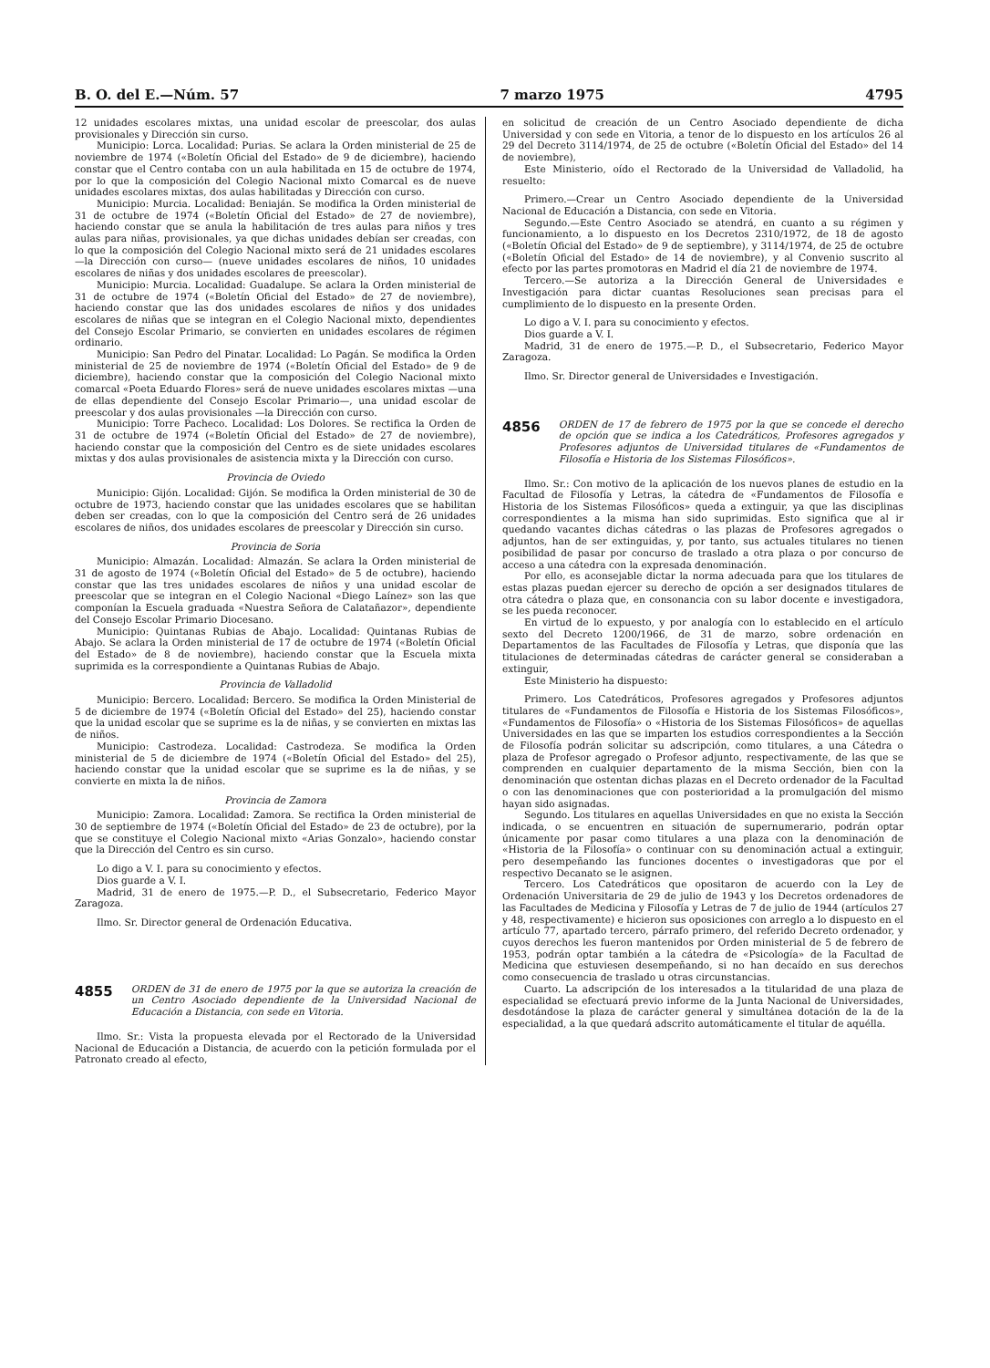B. O. del E.—Núm. 57 7 marzo 1975 4795
12 unidades escolares mixtas, una unidad escolar de preescolar, dos aulas provisionales y Dirección sin curso.
Municipio: Lorca. Localidad: Purias. Se aclara la Orden ministerial de 25 de noviembre de 1974 («Boletín Oficial del Estado» de 9 de diciembre), haciendo constar que el Centro contaba con un aula habilitada en 15 de octubre de 1974, por lo que la composición del Colegio Nacional mixto Comarcal es de nueve unidades escolares mixtas, dos aulas habilitadas y Dirección con curso.
Municipio: Murcia. Localidad: Beniaján. Se modifica la Orden ministerial de 31 de octubre de 1974 («Boletín Oficial del Estado» de 27 de noviembre), haciendo constar que se anula la habilitación de tres aulas para niños y tres aulas para niñas, provisionales, ya que dichas unidades debían ser creadas, con lo que la composición del Colegio Nacional mixto será de 21 unidades escolares —la Dirección con curso— (nueve unidades escolares de niños, 10 unidades escolares de niñas y dos unidades escolares de preescolar).
Municipio: Murcia. Localidad: Guadalupe. Se aclara la Orden ministerial de 31 de octubre de 1974 («Boletín Oficial del Estado» de 27 de noviembre), haciendo constar que las dos unidades escolares de niños y dos unidades escolares de niñas que se integran en el Colegio Nacional mixto, dependientes del Consejo Escolar Primario, se convierten en unidades escolares de régimen ordinario.
Municipio: San Pedro del Pinatar. Localidad: Lo Pagán. Se modifica la Orden ministerial de 25 de noviembre de 1974 («Boletín Oficial del Estado» de 9 de diciembre), haciendo constar que la composición del Colegio Nacional mixto comarcal «Poeta Eduardo Flores» será de nueve unidades escolares mixtas —una de ellas dependiente del Consejo Escolar Primario—, una unidad escolar de preescolar y dos aulas provisionales —la Dirección con curso.
Municipio: Torre Pacheco. Localidad: Los Dolores. Se rectifica la Orden de 31 de octubre de 1974 («Boletín Oficial del Estado» de 27 de noviembre), haciendo constar que la composición del Centro es de siete unidades escolares mixtas y dos aulas provisionales de asistencia mixta y la Dirección con curso.
Provincia de Oviedo
Municipio: Gijón. Localidad: Gijón. Se modifica la Orden ministerial de 30 de octubre de 1973, haciendo constar que las unidades escolares que se habilitan deben ser creadas, con lo que la composición del Centro será de 26 unidades escolares de niños, dos unidades escolares de preescolar y Dirección sin curso.
Provincia de Soria
Municipio: Almazán. Localidad: Almazán. Se aclara la Orden ministerial de 31 de agosto de 1974 («Boletín Oficial del Estado» de 5 de octubre), haciendo constar que las tres unidades escolares de niños y una unidad escolar de preescolar que se integran en el Colegio Nacional «Diego Laínez» son las que componían la Escuela graduada «Nuestra Señora de Calatañazor», dependiente del Consejo Escolar Primario Diocesano.
Municipio: Quintanas Rubias de Abajo. Localidad: Quintanas Rubias de Abajo. Se aclara la Orden ministerial de 17 de octubre de 1974 («Boletín Oficial del Estado» de 8 de noviembre), haciendo constar que la Escuela mixta suprimida es la correspondiente a Quintanas Rubias de Abajo.
Provincia de Valladolid
Municipio: Bercero. Localidad: Bercero. Se modifica la Orden Ministerial de 5 de diciembre de 1974 («Boletín Oficial del Estado» del 25), haciendo constar que la unidad escolar que se suprime es la de niñas, y se convierten en mixtas las de niños.
Municipio: Castrodeza. Localidad: Castrodeza. Se modifica la Orden ministerial de 5 de diciembre de 1974 («Boletín Oficial del Estado» del 25), haciendo constar que la unidad escolar que se suprime es la de niñas, y se convierte en mixta la de niños.
Provincia de Zamora
Municipio: Zamora. Localidad: Zamora. Se rectifica la Orden ministerial de 30 de septiembre de 1974 («Boletín Oficial del Estado» de 23 de octubre), por la que se constituye el Colegio Nacional mixto «Arias Gonzalo», haciendo constar que la Dirección del Centro es sin curso.
Lo digo a V. I. para su conocimiento y efectos.
Dios guarde a V. I.
Madrid, 31 de enero de 1975.—P. D., el Subsecretario, Federico Mayor Zaragoza.
Ilmo. Sr. Director general de Ordenación Educativa.
4855 ORDEN de 31 de enero de 1975 por la que se autoriza la creación de un Centro Asociado dependiente de la Universidad Nacional de Educación a Distancia, con sede en Vitoria.
Ilmo. Sr.: Vista la propuesta elevada por el Rectorado de la Universidad Nacional de Educación a Distancia, de acuerdo con la petición formulada por el Patronato creado al efecto,
en solicitud de creación de un Centro Asociado dependiente de dicha Universidad y con sede en Vitoria, a tenor de lo dispuesto en los artículos 26 al 29 del Decreto 3114/1974, de 25 de octubre («Boletín Oficial del Estado» del 14 de noviembre),
Este Ministerio, oído el Rectorado de la Universidad de Valladolid, ha resuelto:
Primero.—Crear un Centro Asociado dependiente de la Universidad Nacional de Educación a Distancia, con sede en Vitoria.
Segundo.—Este Centro Asociado se atendrá, en cuanto a su régimen y funcionamiento, a lo dispuesto en los Decretos 2310/1972, de 18 de agosto («Boletín Oficial del Estado» de 9 de septiembre), y 3114/1974, de 25 de octubre («Boletín Oficial del Estado» de 14 de noviembre), y al Convenio suscrito al efecto por las partes promotoras en Madrid el día 21 de noviembre de 1974.
Tercero.—Se autoriza a la Dirección General de Universidades e Investigación para dictar cuantas Resoluciones sean precisas para el cumplimiento de lo dispuesto en la presente Orden.
Lo digo a V. I. para su conocimiento y efectos.
Dios guarde a V. I.
Madrid, 31 de enero de 1975.—P. D., el Subsecretario, Federico Mayor Zaragoza.
Ilmo. Sr. Director general de Universidades e Investigación.
4856 ORDEN de 17 de febrero de 1975 por la que se concede el derecho de opción que se indica a los Catedráticos, Profesores agregados y Profesores adjuntos de Universidad titulares de «Fundamentos de Filosofía e Historia de los Sistemas Filosóficos».
Ilmo. Sr.: Con motivo de la aplicación de los nuevos planes de estudio en la Facultad de Filosofía y Letras, la cátedra de «Fundamentos de Filosofía e Historia de los Sistemas Filosóficos» queda a extinguir, ya que las disciplinas correspondientes a la misma han sido suprimidas. Esto significa que al ir quedando vacantes dichas cátedras o las plazas de Profesores agregados o adjuntos, han de ser extinguidas, y, por tanto, sus actuales titulares no tienen posibilidad de pasar por concurso de traslado a otra plaza o por concurso de acceso a una cátedra con la expresada denominación.
Por ello, es aconsejable dictar la norma adecuada para que los titulares de estas plazas puedan ejercer su derecho de opción a ser designados titulares de otra cátedra o plaza que, en consonancia con su labor docente e investigadora, se les pueda reconocer.
En virtud de lo expuesto, y por analogía con lo establecido en el artículo sexto del Decreto 1200/1966, de 31 de marzo, sobre ordenación en Departamentos de las Facultades de Filosofía y Letras, que disponía que las titulaciones de determinadas cátedras de carácter general se consideraban a extinguir,
Este Ministerio ha dispuesto:
Primero. Los Catedráticos, Profesores agregados y Profesores adjuntos titulares de «Fundamentos de Filosofía e Historia de los Sistemas Filosóficos», «Fundamentos de Filosofía» o «Historia de los Sistemas Filosóficos» de aquellas Universidades en las que se imparten los estudios correspondientes a la Sección de Filosofía podrán solicitar su adscripción, como titulares, a una Cátedra o plaza de Profesor agregado o Profesor adjunto, respectivamente, de las que se comprenden en cualquier departamento de la misma Sección, bien con la denominación que ostentan dichas plazas en el Decreto ordenador de la Facultad o con las denominaciones que con posterioridad a la promulgación del mismo hayan sido asignadas.
Segundo. Los titulares en aquellas Universidades en que no exista la Sección indicada, o se encuentren en situación de supernumerario, podrán optar únicamente por pasar como titulares a una plaza con la denominación de «Historia de la Filosofía» o continuar con su denominación actual a extinguir, pero desempeñando las funciones docentes o investigadoras que por el respectivo Decanato se le asignen.
Tercero. Los Catedráticos que opositaron de acuerdo con la Ley de Ordenación Universitaria de 29 de julio de 1943 y los Decretos ordenadores de las Facultades de Medicina y Filosofía y Letras de 7 de julio de 1944 (artículos 27 y 48, respectivamente) e hicieron sus oposiciones con arreglo a lo dispuesto en el artículo 77, apartado tercero, párrafo primero, del referido Decreto ordenador, y cuyos derechos les fueron mantenidos por Orden ministerial de 5 de febrero de 1953, podrán optar también a la cátedra de «Psicología» de la Facultad de Medicina que estuviesen desempeñando, si no han decaído en sus derechos como consecuencia de traslado u otras circunstancias.
Cuarto. La adscripción de los interesados a la titularidad de una plaza de especialidad se efectuará previo informe de la Junta Nacional de Universidades, desdotándose la plaza de carácter general y simultánea dotación de la de la especialidad, a la que quedará adscrito automáticamente el titular de aquélla.